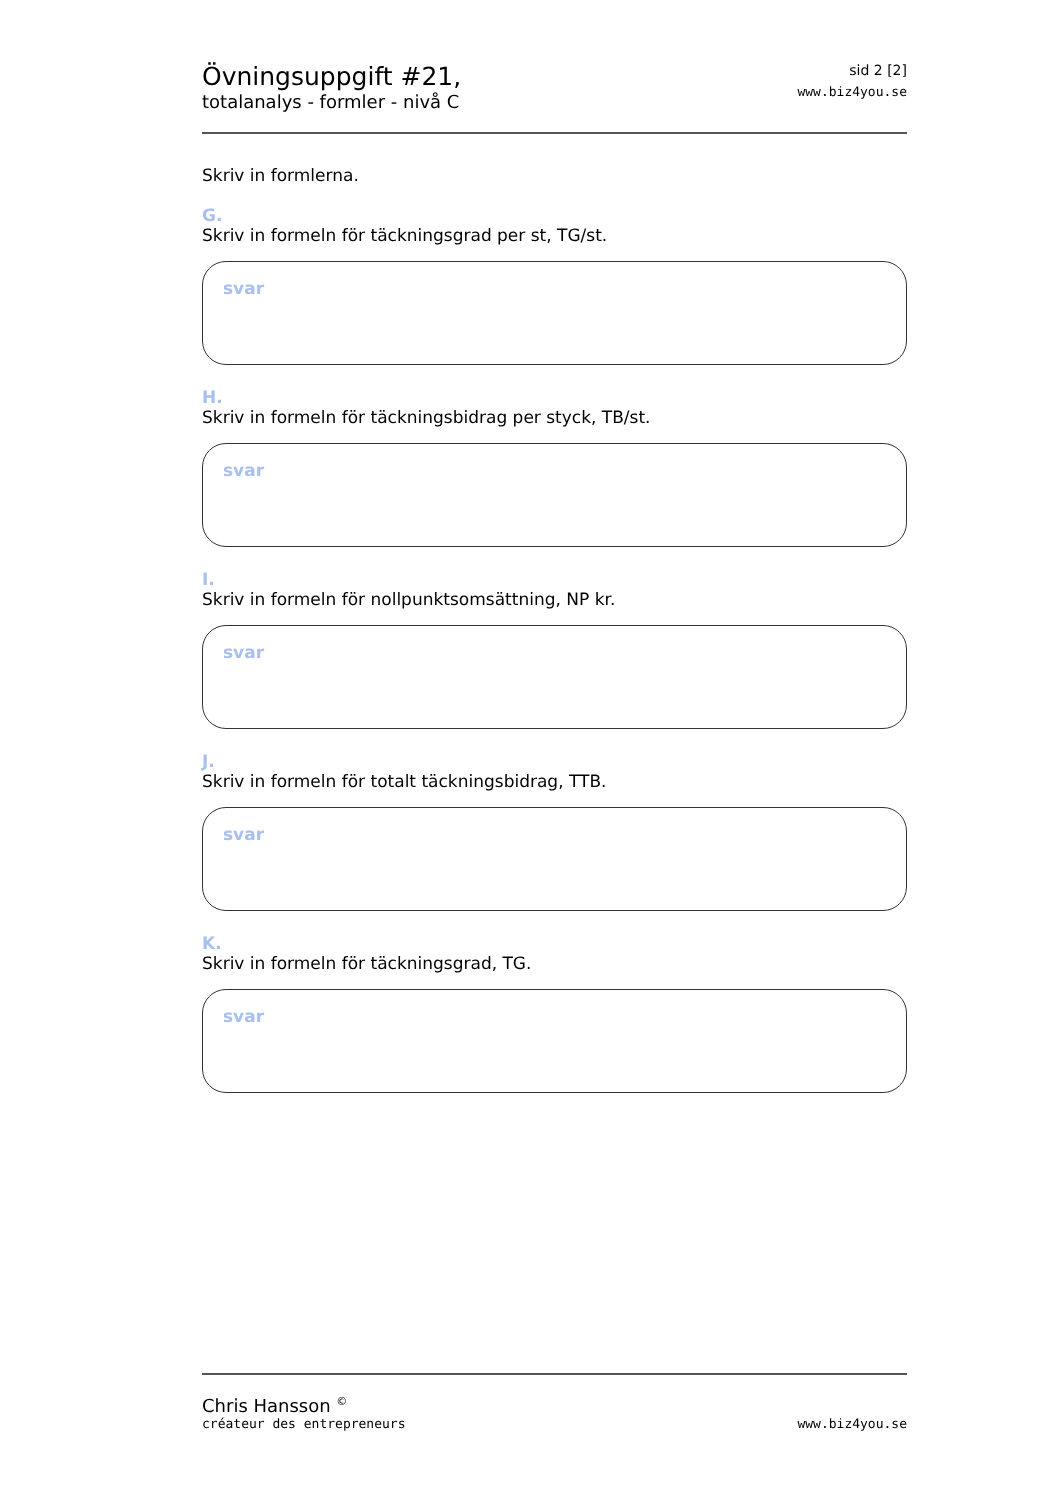Övningsuppgift #21,
totalanalys - formler - nivå C
sid 2 [2]
www.biz4you.se
Skriv in formlerna.
G.
Skriv in formeln för täckningsgrad per st, TG/st.
svar
H.
Skriv in formeln för täckningsbidrag per styck, TB/st.
svar
I.
Skriv in formeln för nollpunktsomsättning, NP kr.
svar
J.
Skriv in formeln för totalt täckningsbidrag, TTB.
svar
K.
Skriv in formeln för täckningsgrad, TG.
svar
Chris Hansson <sup>©</sup>
créateur des entrepreneurs
www.biz4you.se